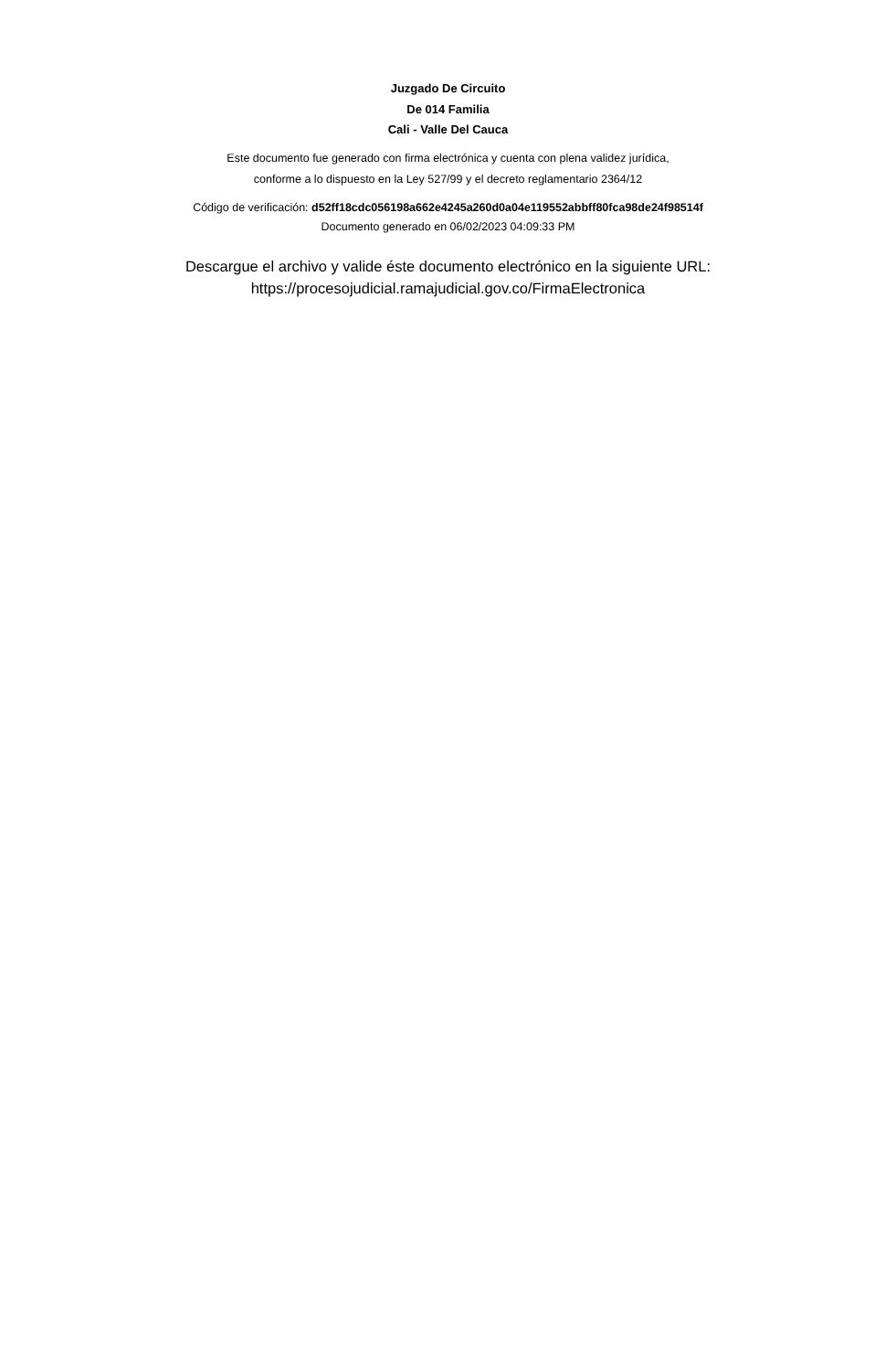Juzgado De Circuito
De 014 Familia
Cali - Valle Del Cauca
Este documento fue generado con firma electrónica y cuenta con plena validez jurídica,
conforme a lo dispuesto en la Ley 527/99 y el decreto reglamentario 2364/12
Código de verificación: d52ff18cdc056198a662e4245a260d0a04e119552abbff80fca98de24f98514f
Documento generado en 06/02/2023 04:09:33 PM
Descargue el archivo y valide éste documento electrónico en la siguiente URL:
https://procesojudicial.ramajudicial.gov.co/FirmaElectronica